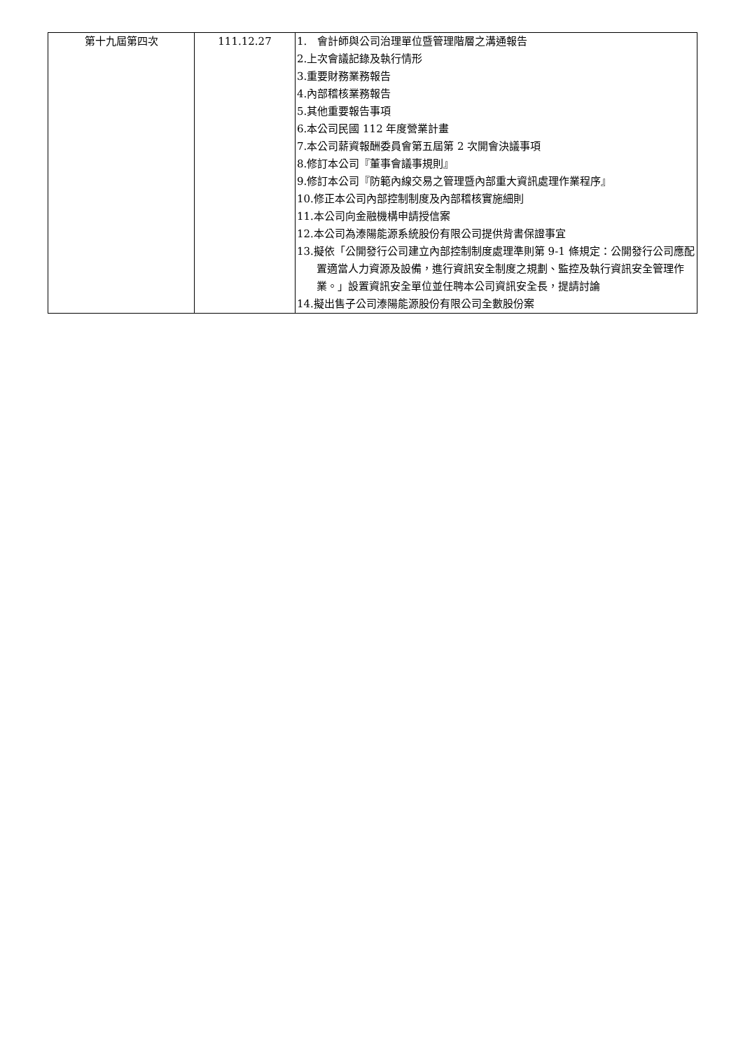| 第十九屆第四次 | 111.12.27 | 1. 會計師與公司治理單位暨管理階層之溝通報告 2.上次會議記錄及執行情形 3.重要財務業務報告 4.內部稽核業務報告 5.其他重要報告事項 6.本公司民國 112 年度營業計畫 7.本公司薪資報酬委員會第五屆第 2 次開會決議事項 8.修訂本公司『董事會議事規則』 9.修訂本公司『防範內線交易之管理暨內部重大資訊處理作業程序』 10.修正本公司內部控制制度及內部稽核實施細則 11.本公司向金融機構申請授信案 12.本公司為溙陽能源系統股份有限公司提供背書保證事宜 13.擬依「公開發行公司建立內部控制制度處理準則第 9-1 條規定：公開發行公司應配置適當人力資源及設備，進行資訊安全制度之規劃、監控及執行資訊安全管理作業。」設置資訊安全單位並任聘本公司資訊安全長，提請討論 14.擬出售子公司溙陽能源股份有限公司全數股份案 |